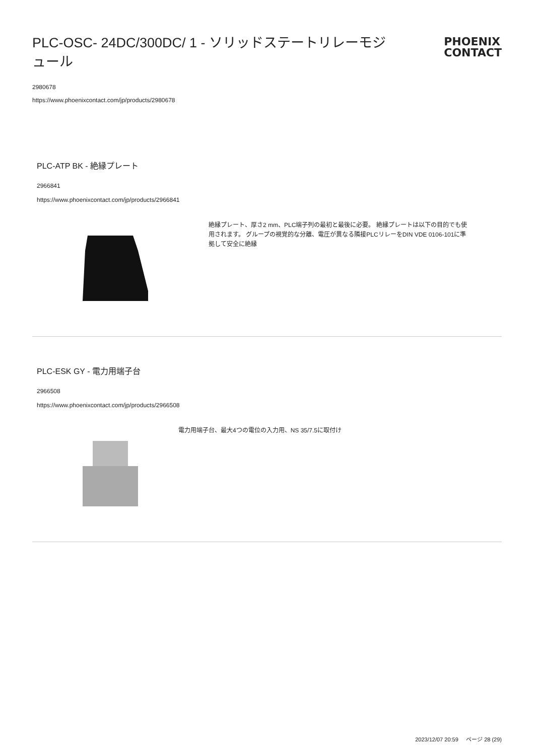PLC-OSC- 24DC/300DC/ 1 - ソリッドステートリレーモジュール
PHOENIX
CONTACT
2980678
https://www.phoenixcontact.com/jp/products/2980678
PLC-ATP BK - 絶縁プレート
2966841
https://www.phoenixcontact.com/jp/products/2966841
絶縁プレート、厚さ2 mm、PLC端子列の最初と最後に必要。 絶縁プレートは以下の目的でも使用されます。 グループの視覚的な分離、電圧が異なる隣接PLCリレーをDIN VDE 0106-101に準拠して安全に絶縁
PLC-ESK GY - 電力用端子台
2966508
https://www.phoenixcontact.com/jp/products/2966508
電力用端子台、最大4つの電位の入力用、NS 35/7.5に取付け
2023/12/07 20:59 ページ 28 (29)